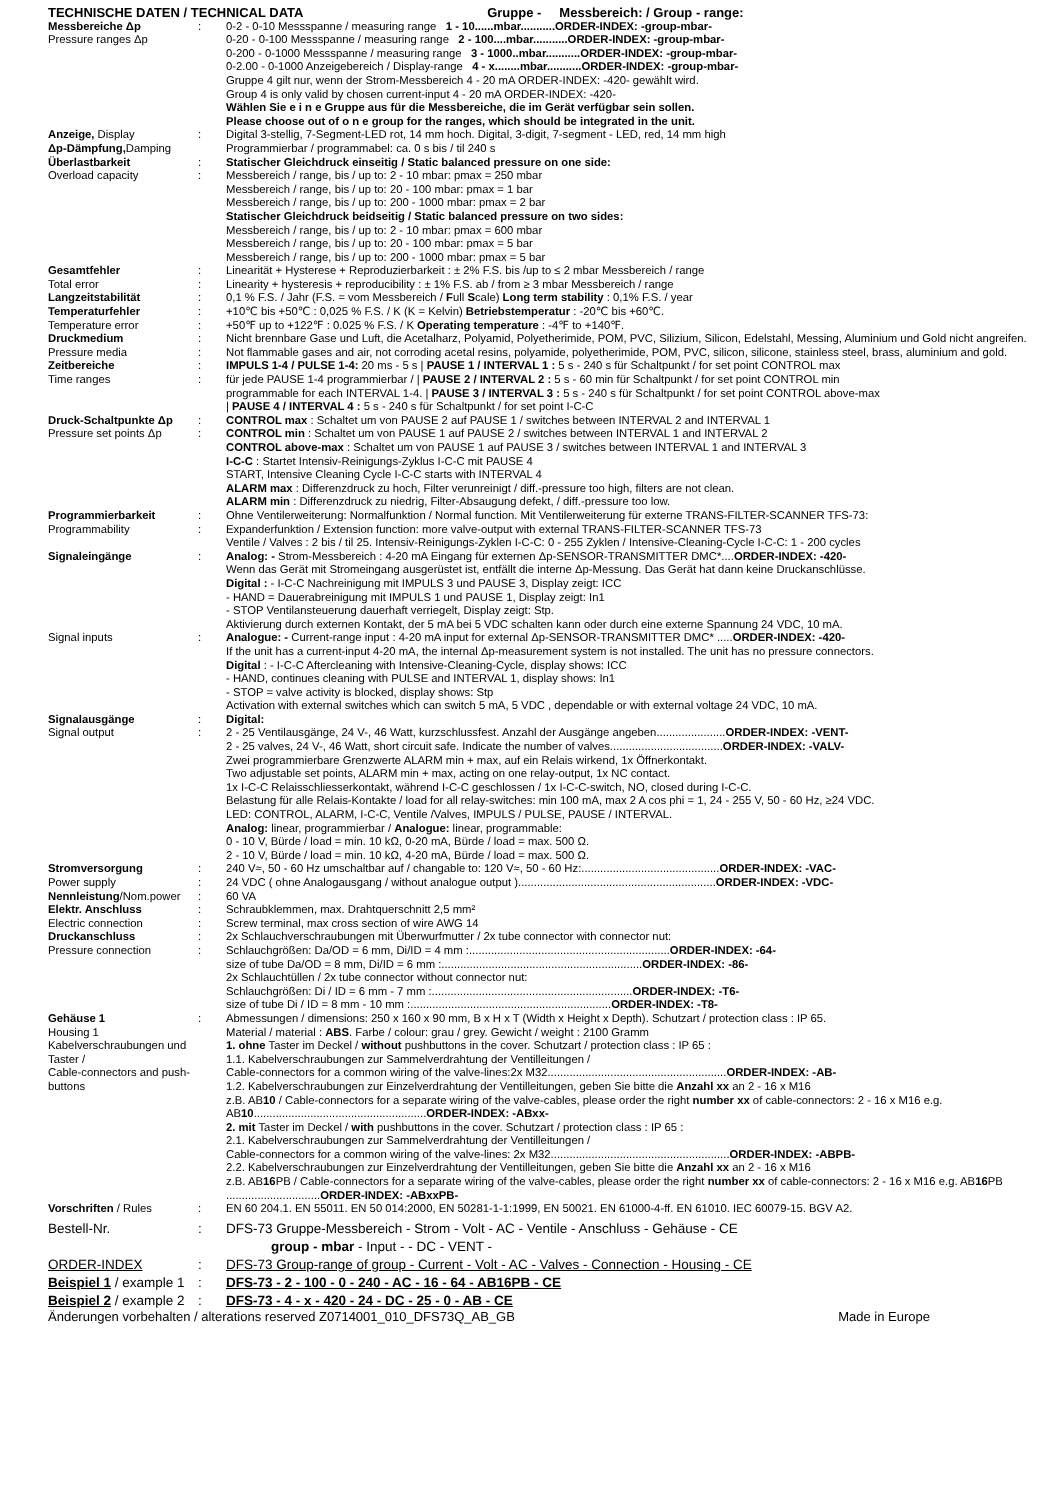TECHNISCHE DATEN / TECHNICAL DATA Gruppe - Messbereich: / Group - range:
| Messbereiche Δp Pressure ranges Δp | : | 0-2 - 0-10 Messspanne / measuring range 1 - 10......mbar...........ORDER-INDEX: -group-mbar- 0-20 - 0-100 Messspanne / measuring range 2 - 100....mbar...........ORDER-INDEX: -group-mbar- 0-200 - 0-1000 Messspanne / measuring range 3 - 1000..mbar...........ORDER-INDEX: -group-mbar- 0-2.00 - 0-1000 Anzeigebereich / Display-range 4 - x........mbar...........ORDER-INDEX: -group-mbar- Gruppe 4 gilt nur, wenn der Strom-Messbereich 4 - 20 mA ORDER-INDEX: -420- gewählt wird. Group 4 is only valid by chosen current-input 4 - 20 mA ORDER-INDEX: -420- Wählen Sie e i n e Gruppe aus für die Messbereiche, die im Gerät verfügbar sein sollen. Please choose out of o n e group for the ranges, which should be integrated in the unit. |
| Anzeige, Display Δp-Dämpfung, Damping | : | Digital 3-stellig, 7-Segment-LED rot, 14 mm hoch. Digital, 3-digit, 7-segment - LED, red, 14 mm high Programmierbar / programmabel: ca. 0 s bis / til 240 s |
| Überlastbarkeit Overload capacity | : : | Statischer Gleichdruck einseitig / Static balanced pressure on one side: Messbereich / range, bis / up to: 2 - 10 mbar: pmax = 250 mbar Messbereich / range, bis / up to: 20 - 100 mbar: pmax = 1 bar Messbereich / range, bis / up to: 200 - 1000 mbar: pmax = 2 bar Statischer Gleichdruck beidseitig / Static balanced pressure on two sides: Messbereich / range, bis / up to: 2 - 10 mbar: pmax = 600 mbar Messbereich / range, bis / up to: 20 - 100 mbar: pmax = 5 bar Messbereich / range, bis / up to: 200 - 1000 mbar: pmax = 5 bar |
| Gesamtfehler Total error Langzeitstabilität Temperaturfehler Temperature error Druckmedium | : : : : : : | Linearität + Hysterese + Reproduzierbarkeit : ± 2% F.S. bis /up to ≤ 2 mbar Messbereich / range Linearity + hysteresis + reproducibility : ± 1% F.S. ab / from ≥ 3 mbar Messbereich / range 0,1 % F.S. / Jahr (F.S. = vom Messbereich / F ull S cale) Long term stability : 0,1% F.S. / year +10℃ bis +50℃ : 0,025 % F.S. / K (K = Kelvin) Betriebstemperatur : -20℃ bis +60℃. +50℉ up to +122℉ : 0.025 % F.S. / K Operating temperature : -4℉ to +140℉. Nicht brennbare Gase und Luft, die Acetalharz, Polyamid, Polyetherimide, POM, PVC, Silizium, Silicon, Edelstahl, Messing, Aluminium und Gold nicht angreifen. |
| Pressure media | : | Not flammable gases and air, not corroding acetal resins, polyamide, polyetherimide, POM, PVC, silicon, silicone, stainless steel, brass, aluminium and gold. |
| Zeitbereiche Time ranges | : : | IMPULS 1-4 / PULSE 1-4: 20 ms - 5 s / PAUSE 1 / INTERVAL 1 : 5 s - 240 s für Schaltpunkt / for set point CONTROL max für jede PAUSE 1-4 programmierbar / / PAUSE 2 / INTERVAL 2 : 5 s - 60 min für Schaltpunkt / for set point CONTROL min programmable for each INTERVAL 1-4. / PAUSE 3 / INTERVAL 3 : 5 s - 240 s für Schaltpunkt / for set point CONTROL above-max / PAUSE 4 / INTERVAL 4 : 5 s - 240 s für Schaltpunkt / for set point I-C-C |
| Druck-Schaltpunkte Δp Pressure set points Δp | : : | CONTROL max : Schaltet um von PAUSE 2 auf PAUSE 1 / switches between INTERVAL 2 and INTERVAL 1 CONTROL min : Schaltet um von PAUSE 1 auf PAUSE 2 / switches between INTERVAL 1 and INTERVAL 2 CONTROL above-max : Schaltet um von PAUSE 1 auf PAUSE 3 / switches between INTERVAL 1 and INTERVAL 3 I-C-C : Startet Intensiv-Reinigungs-Zyklus I-C-C mit PAUSE 4 START, Intensive Cleaning Cycle I-C-C starts with INTERVAL 4 ALARM max : Differenzdruck zu hoch, Filter verunreinigt / diff.-pressure too high, filters are not clean. ALARM min : Differenzdruck zu niedrig, Filter-Absaugung defekt, / diff.-pressure too low. |
| Programmierbarkeit Programmability | : : | Ohne Ventilerweiterung: Normalfunktion / Normal function. Mit Ventilerweiterung für externe TRANS-FILTER-SCANNER TFS-73: Expanderfunktion / Extension function: more valve-output with external TRANS-FILTER-SCANNER TFS-73 Ventile / Valves : 2 bis / til 25. Intensiv-Reinigungs-Zyklen I-C-C: 0 - 255 Zyklen / Intensive-Cleaning-Cycle I-C-C: 1 - 200 cycles |
| Signaleingänge | : | Analog: - Strom-Messbereich : 4-20 mA Eingang für externen Δp-SENSOR-TRANSMITTER DMC*.... ORDER-INDEX: -420- Wenn das Gerät mit Stromeingang ausgerüstet ist, entfällt die interne Δp-Messung. Das Gerät hat dann keine Druckanschlüsse. Digital : - I-C-C Nachreinigung mit IMPULS 3 und PAUSE 3, Display zeigt: ICC - HAND = Dauerabreinigung mit IMPULS 1 und PAUSE 1, Display zeigt: In1 - STOP Ventilansteuerung dauerhaft verriegelt, Display zeigt: Stp. Aktivierung durch externen Kontakt, der 5 mA bei 5 VDC schalten kann oder durch eine externe Spannung 24 VDC, 10 mA. |
| Signal inputs | : | Analogue: - Current-range input : 4-20 mA input for external Δp-SENSOR-TRANSMITTER DMC* ..... ORDER-INDEX: -420- If the unit has a current-input 4-20 mA, the internal Δp-measurement system is not installed. The unit has no pressure connectors. Digital : - I-C-C Aftercleaning with Intensive-Cleaning-Cycle, display shows: ICC - HAND, continues cleaning with PULSE and INTERVAL 1, display shows: In1 - STOP = valve activity is blocked, display shows: Stp Activation with external switches which can switch 5 mA, 5 VDC , dependable or with external voltage 24 VDC, 10 mA. |
| Signalausgänge Signal output | : : | Digital: 2 - 25 Ventilausgänge, 24 V-, 46 Watt, kurzschlussfest. Anzahl der Ausgänge angeben...................... ORDER-INDEX: -VENT- 2 - 25 valves, 24 V-, 46 Watt, short circuit safe. Indicate the number of valves.................................... ORDER-INDEX: -VALV- Zwei programmierbare Grenzwerte ALARM min + max, auf ein Relais wirkend, 1x Öffnerkontakt. Two adjustable set points, ALARM min + max, acting on one relay-output, 1x NC contact. 1x I-C-C Relaisschliesserkontakt, während I-C-C geschlossen / 1x I-C-C-switch, NO, closed during I-C-C. Belastung für alle Relais-Kontakte / load for all relay-switches: min 100 mA, max 2 A cos phi = 1, 24 - 255 V, 50 - 60 Hz, ≥24 VDC. LED: CONTROL, ALARM, I-C-C, Ventile /Valves, IMPULS / PULSE, PAUSE / INTERVAL. Analog: linear, programmierbar / Analogue: linear, programmable: 0 - 10 V, Bürde / load = min. 10 kΩ, 0-20 mA, Bürde / load = max. 500 Ω. 2 - 10 V, Bürde / load = min. 10 kΩ, 4-20 mA, Bürde / load = max. 500 Ω. |
| Stromversorgung Power supply Nennleistung /Nom.power Elektr. Anschluss Electric connection Druckanschluss Pressure connection | : : : : : : : | 240 V≈, 50 - 60 Hz umschaltbar auf / changable to: 120 V≈, 50 - 60 Hz:............................................ ORDER-INDEX: -VAC- 24 VDC ( ohne Analogausgang / without analogue output )............................................................... ORDER-INDEX: -VDC- 60 VA Schraubklemmen, max. Drahtquerschnitt 2,5 mm² Screw terminal, max cross section of wire AWG 14 2x Schlauchverschraubungen mit Überwurfmutter / 2x tube connector with connector nut: Schlauchgrößen: Da/OD = 6 mm, Di/ID = 4 mm :................................................................ ORDER-INDEX: -64- size of tube Da/OD = 8 mm, Di/ID = 6 mm :................................................................ ORDER-INDEX: -86- 2x Schlauchtüllen / 2x tube connector without connector nut: Schlauchgrößen: Di / ID = 6 mm - 7 mm :................................................................ ORDER-INDEX: -T6- size of tube Di / ID = 8 mm - 10 mm :................................................................ ORDER-INDEX: -T8- |
| Gehäuse 1 Housing 1 Kabelverschraubungen und Taster / Cable-connectors and push-buttons | : | Abmessungen / dimensions: 250 x 160 x 90 mm, B x H x T (Width x Height x Depth). Schutzart / protection class : IP 65. Material / material : ABS . Farbe / colour: grau / grey. Gewicht / weight : 2100 Gramm 1. ohne Taster im Deckel / without pushbuttons in the cover. Schutzart / protection class : IP 65 : 1.1. Kabelverschraubungen zur Sammelverdrahtung der Ventilleitungen / Cable-connectors for a common wiring of the valve-lines:2x M32......................................................... ORDER-INDEX: -AB- 1.2. Kabelverschraubungen zur Einzelverdrahtung der Ventilleitungen, geben Sie bitte die Anzahl xx an 2 - 16 x M16 z.B. AB 10 / Cable-connectors for a separate wiring of the valve-cables, please order the right number xx of cable-connectors: 2 - 16 x M16 e.g. AB 10 ....................................................... ORDER-INDEX: -ABxx- 2. mit Taster im Deckel / with pushbuttons in the cover. Schutzart / protection class : IP 65 : 2.1. Kabelverschraubungen zur Sammelverdrahtung der Ventilleitungen / Cable-connectors for a common wiring of the valve-lines: 2x M32......................................................... ORDER-INDEX: -ABPB- 2.2. Kabelverschraubungen zur Einzelverdrahtung der Ventilleitungen, geben Sie bitte die Anzahl xx an 2 - 16 x M16 z.B. AB 16 PB / Cable-connectors for a separate wiring of the valve-cables, please order the right number xx of cable-connectors: 2 - 16 x M16 e.g. AB 16 PB .............................. ORDER-INDEX: -ABxxPB- |
| Vorschriften / Rules | : | EN 60 204.1. EN 55011. EN 50 014:2000, EN 50281-1-1:1999, EN 50021. EN 61000-4-ff. EN 61010. IEC 60079-15. BGV A2. |
| Bestell-Nr. | : | DFS-73 Gruppe-Messbereich - Strom - Volt - AC - Ventile - Anschluss - Gehäuse - CE group - mbar - Input - - DC - VENT - |
| ORDER-INDEX | : | DFS-73 Group-range of group - Current - Volt - AC - Valves - Connection - Housing - CE |
| Beispiel 1 / example 1 | : | DFS-73 - 2 - 100 - 0 - 240 - AC - 16 - 64 - AB16PB - CE |
| Beispiel 2 / example 2 | : | DFS-73 - 4 - x - 420 - 24 - DC - 25 - 0 - AB - CE |
Änderungen vorbehalten / alterations reserved Z0714001_010_DFS73Q_AB_GB Made in Europe